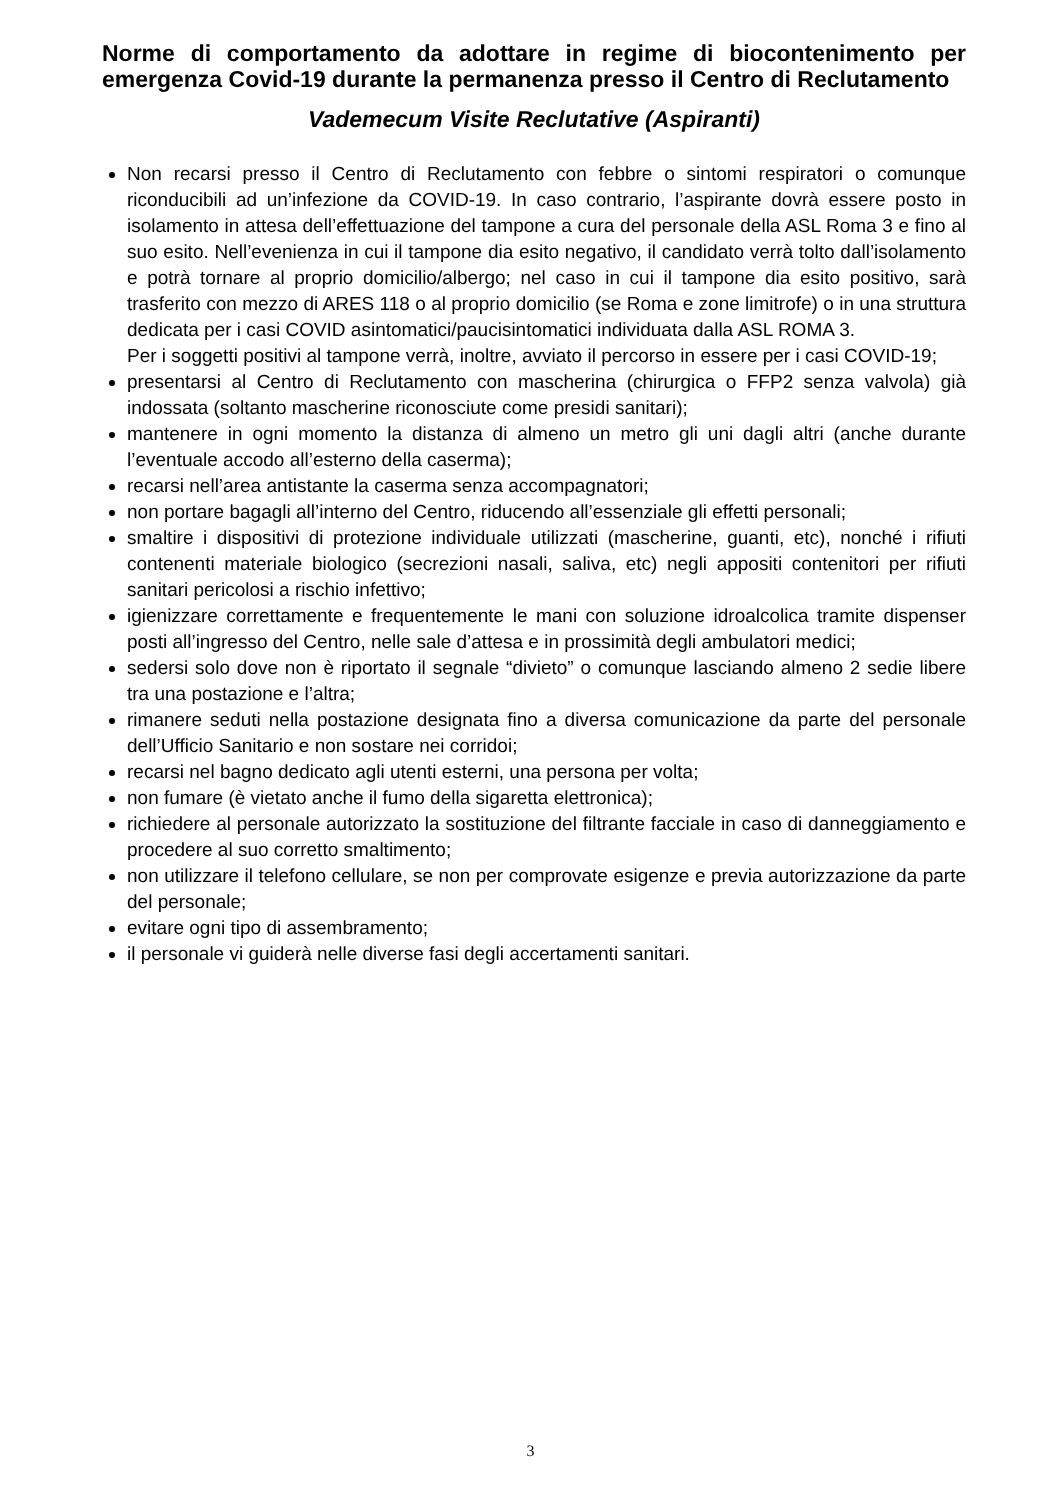Norme di comportamento da adottare in regime di biocontenimento per emergenza Covid-19 durante la permanenza presso il Centro di Reclutamento
Vademecum Visite Reclutative (Aspiranti)
Non recarsi presso il Centro di Reclutamento con febbre o sintomi respiratori o comunque riconducibili ad un’infezione da COVID-19. In caso contrario, l’aspirante dovrà essere posto in isolamento in attesa dell’effettuazione del tampone a cura del personale della ASL Roma 3 e fino al suo esito. Nell’evenienza in cui il tampone dia esito negativo, il candidato verrà tolto dall’isolamento e potrà tornare al proprio domicilio/albergo; nel caso in cui il tampone dia esito positivo, sarà trasferito con mezzo di ARES 118 o al proprio domicilio (se Roma e zone limitrofe) o in una struttura dedicata per i casi COVID asintomatici/paucisintomatici individuata dalla ASL ROMA 3.
Per i soggetti positivi al tampone verrà, inoltre, avviato il percorso in essere per i casi COVID-19;
presentarsi al Centro di Reclutamento con mascherina (chirurgica o FFP2 senza valvola) già indossata (soltanto mascherine riconosciute come presidi sanitari);
mantenere in ogni momento la distanza di almeno un metro gli uni dagli altri (anche durante l’eventuale accodo all’esterno della caserma);
recarsi nell’area antistante la caserma senza accompagnatori;
non portare bagagli all’interno del Centro, riducendo all’essenziale gli effetti personali;
smaltire i dispositivi di protezione individuale utilizzati (mascherine, guanti, etc), nonché i rifiuti contenenti materiale biologico (secrezioni nasali, saliva, etc) negli appositi contenitori per rifiuti sanitari pericolosi a rischio infettivo;
igienizzare correttamente e frequentemente le mani con soluzione idroalcolica tramite dispenser posti all’ingresso del Centro, nelle sale d’attesa e in prossimità degli ambulatori medici;
sedersi solo dove non è riportato il segnale “divieto” o comunque lasciando almeno 2 sedie libere tra una postazione e l’altra;
rimanere seduti nella postazione designata fino a diversa comunicazione da parte del personale dell’Ufficio Sanitario e non sostare nei corridoi;
recarsi nel bagno dedicato agli utenti esterni, una persona per volta;
non fumare (è vietato anche il fumo della sigaretta elettronica);
richiedere al personale autorizzato la sostituzione del filtrante facciale in caso di danneggiamento e procedere al suo corretto smaltimento;
non utilizzare il telefono cellulare, se non per comprovate esigenze e previa autorizzazione da parte del personale;
evitare ogni tipo di assembramento;
il personale vi guiderà nelle diverse fasi degli accertamenti sanitari.
3